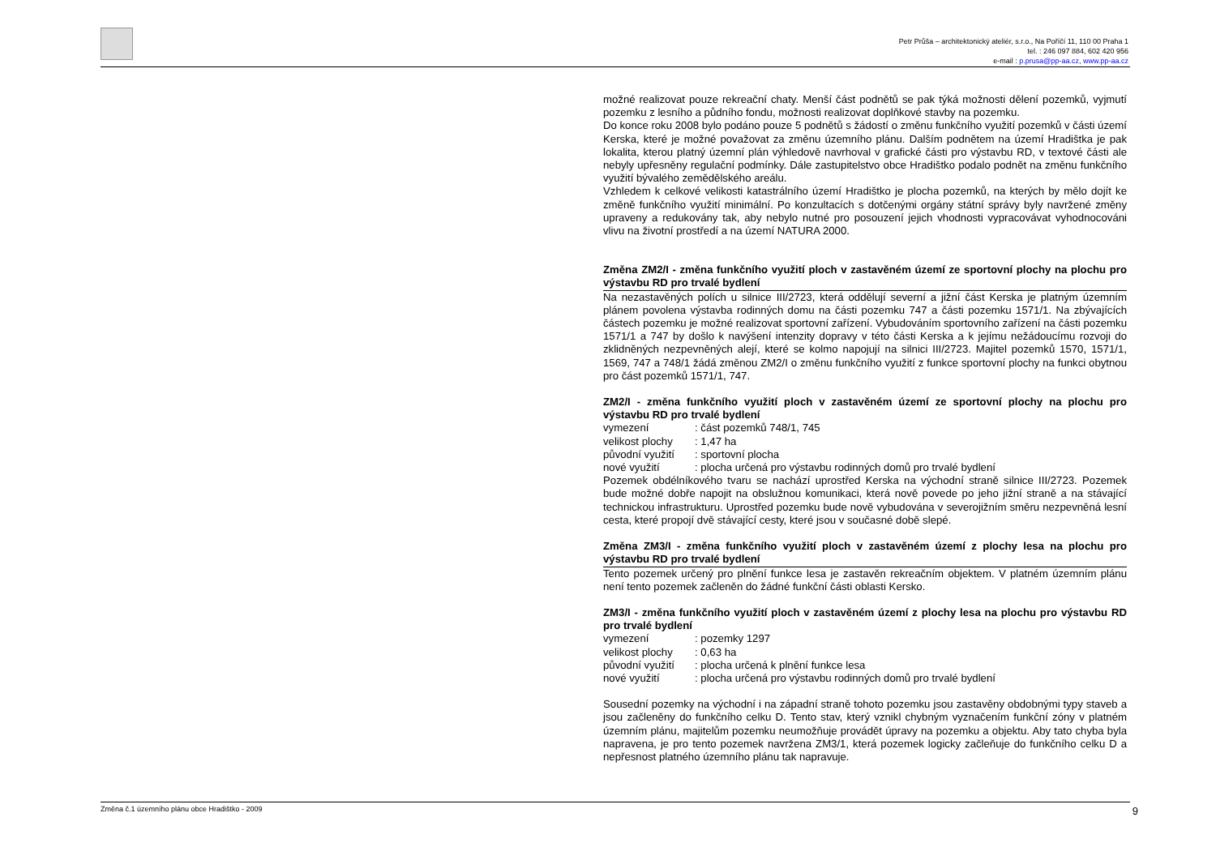Petr Průša – architektonický ateliér, s.r.o., Na Poříčí 11, 110 00 Praha 1
tel. : 246 097 884, 602 420 956
e-mail : p.prusa@pp-aa.cz, www.pp-aa.cz
možné realizovat pouze rekreační chaty. Menší část podnětů se pak týká možnosti dělení pozemků, vyjmutí pozemku z lesního a půdního fondu, možnosti realizovat doplňkové stavby na pozemku.
Do konce roku 2008 bylo podáno pouze 5 podnětů s žádostí o změnu funkčního využití pozemků v části území Kerska, které je možné považovat za změnu územního plánu. Dalším podnětem na území Hradištka je pak lokalita, kterou platný územní plán výhledově navrhoval v grafické části pro výstavbu RD, v textové části ale nebyly upřesněny regulační podmínky. Dále zastupitelstvo obce Hradištko podalo podnět na změnu funkčního využití bývalého zemědělského areálu.
Vzhledem k celkové velikosti katastrálního území Hradištko je plocha pozemků, na kterých by mělo dojít ke změně funkčního využití minimální. Po konzultacích s dotčenými orgány státní správy byly navržené změny upraveny a redukovány tak, aby nebylo nutné pro posouzení jejich vhodnosti vypracovávat vyhodnocováni vlivu na životní prostředí a na území NATURA 2000.
Změna ZM2/I - změna funkčního využití ploch v zastavěném území ze sportovní plochy na plochu pro výstavbu RD pro trvalé bydlení
Na nezastavěných polích u silnice III/2723, která oddělují severní a jižní část Kerska je platným územním plánem povolena výstavba rodinných domu na části pozemku 747 a části pozemku 1571/1. Na zbývajících částech pozemku je možné realizovat sportovní zařízení. Vybudováním sportovního zařízení na části pozemku 1571/1 a 747 by došlo k navýšení intenzity dopravy v této části Kerska a k jejímu nežádoucímu rozvoji do zklidněných nezpevněných alejí, které se kolmo napojují na silnici III/2723. Majitel pozemků 1570, 1571/1, 1569, 747 a 748/1 žádá změnou ZM2/I o změnu funkčního využití z funkce sportovní plochy na funkci obytnou pro část pozemků 1571/1, 747.
ZM2/I - změna funkčního využití ploch v zastavěném území ze sportovní plochy na plochu pro výstavbu RD pro trvalé bydlení
vymezení: část pozemků 748/1, 745
velikost plochy: 1,47 ha
původní využití: sportovní plocha
nové využití: plocha určená pro výstavbu rodinných domů pro trvalé bydlení
Pozemek obdélníkového tvaru se nachází uprostřed Kerska na východní straně silnice III/2723. Pozemek bude možné dobře napojit na obslužnou komunikaci, která nově povede po jeho jižní straně a na stávající technickou infrastrukturu. Uprostřed pozemku bude nově vybudována v severojižním směru nezpevněná lesní cesta, které propojí dvě stávající cesty, které jsou v současné době slepé.
Změna ZM3/I - změna funkčního využití ploch v zastavěném území z plochy lesa na plochu pro výstavbu RD pro trvalé bydlení
Tento pozemek určený pro plnění funkce lesa je zastavěn rekreačním objektem. V platném územním plánu není tento pozemek začleněn do žádné funkční části oblasti Kersko.
ZM3/I - změna funkčního využití ploch v zastavěném území z plochy lesa na plochu pro výstavbu RD pro trvalé bydlení
vymezení: pozemky 1297
velikost plochy: 0,63 ha
původní využití: plocha určená k plnění funkce lesa
nové využití: plocha určená pro výstavbu rodinných domů pro trvalé bydlení
Sousední pozemky na východní i na západní straně tohoto pozemku jsou zastavěny obdobnými typy staveb a jsou začleněny do funkčního celku D. Tento stav, který vznikl chybným vyznačením funkční zóny v platném územním plánu, majitelům pozemku neumožňuje provádět úpravy na pozemku a objektu. Aby tato chyba byla napravena, je pro tento pozemek navržena ZM3/1, která pozemek logicky začleňuje do funkčního celku D a nepřesnost platného územního plánu tak napravuje.
Změna č.1 územního plánu obce Hradištko - 2009 9